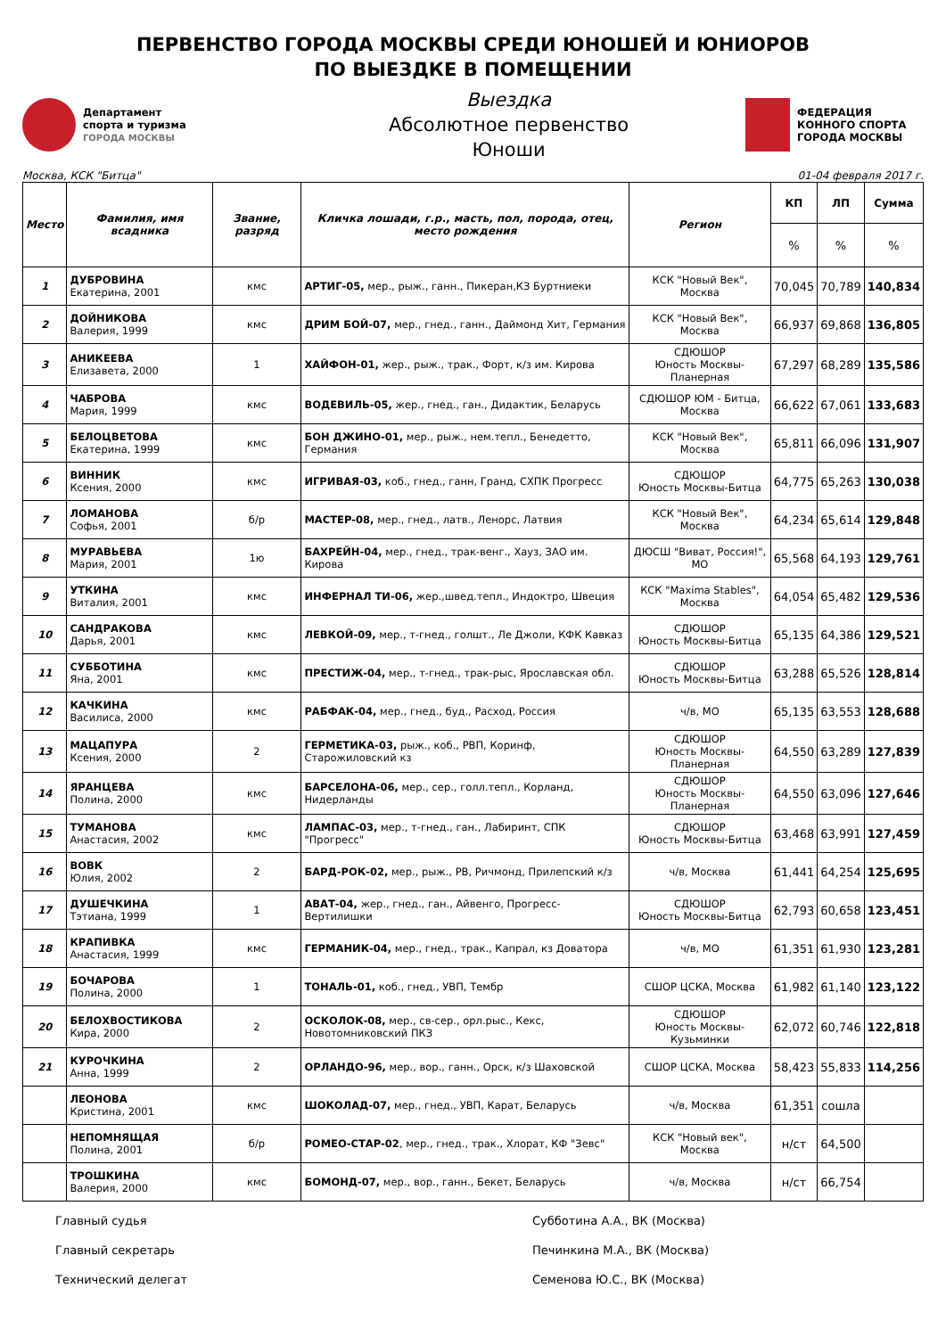ПЕРВЕНСТВО ГОРОДА МОСКВЫ СРЕДИ ЮНОШЕЙ И ЮНИОРОВ
ПО ВЫЕЗДКЕ В ПОМЕЩЕНИИ
Департамент
спорта и туризма
ГОРОДА МОСКВЫ
Выездка
Абсолютное первенство
Юноши
ФЕДЕРАЦИЯ
КОННОГО СПОРТА
ГОРОДА МОСКВЫ
Москва, КСК "Битца" 01-04 февраля 2017 г.
| Место | Фамилия, имя всадника | Звание, разряд | Кличка лошади, г.р., масть, пол, порода, отец, место рождения | Регион | КП | ЛП | Сумма |
| --- | --- | --- | --- | --- | --- | --- | --- |
| | | | | | % | % | % |
| 1 | ДУБРОВИНА Екатерина, 2001 | кмс | АРТИГ-05, мер., рыж., ганн., Пикеран,КЗ Буртниеки | КСК "Новый Век", Москва | 70,045 | 70,789 | 140,834 |
| 2 | ДОЙНИКОВА Валерия, 1999 | кмс | ДРИМ БОЙ-07, мер., гнед., ганн., Даймонд Хит, Германия | КСК "Новый Век", Москва | 66,937 | 69,868 | 136,805 |
| 3 | АНИКЕЕВА Елизавета, 2000 | 1 | ХАЙФОН-01, жер., рыж., трак., Форт, к/з им. Кирова | СДЮШОР Юность Москвы-Планерная | 67,297 | 68,289 | 135,586 |
| 4 | ЧАБРОВА Мария, 1999 | кмс | ВОДЕВИЛЬ-05, жер., гнед., ган., Дидактик, Беларусь | СДЮШОР ЮМ - Битца, Москва | 66,622 | 67,061 | 133,683 |
| 5 | БЕЛОЦВЕТОВА Екатерина, 1999 | кмс | БОН ДЖИНО-01, мер., рыж., нем.тепл., Бенедетто, Германия | КСК "Новый Век", Москва | 65,811 | 66,096 | 131,907 |
| 6 | ВИННИК Ксения, 2000 | кмс | ИГРИВАЯ-03, коб., гнед., ганн, Гранд, СХПК Прогресс | СДЮШОР Юность Москвы-Битца | 64,775 | 65,263 | 130,038 |
| 7 | ЛОМАНОВА Софья, 2001 | б/р | МАСТЕР-08, мер., гнед., латв., Ленорс, Латвия | КСК "Новый Век", Москва | 64,234 | 65,614 | 129,848 |
| 8 | МУРАВЬЕВА Мария, 2001 | 1ю | БАХРЕЙН-04, мер., гнед., трак-венг., Хауз, ЗАО им. Кирова | ДЮСШ "Виват, Россия!", МО | 65,568 | 64,193 | 129,761 |
| 9 | УТКИНА Виталия, 2001 | кмс | ИНФЕРНАЛ ТИ-06, жер.,швед.тепл., Индоктро, Швеция | КСК "Maxima Stables", Москва | 64,054 | 65,482 | 129,536 |
| 10 | САНДРАКОВА Дарья, 2001 | кмс | ЛЕВКОЙ-09, мер., т-гнед., голшт., Ле Джоли, КФК Кавказ | СДЮШОР Юность Москвы-Битца | 65,135 | 64,386 | 129,521 |
| 11 | СУББОТИНА Яна, 2001 | кмс | ПРЕСТИЖ-04, мер., т-гнед., трак-рыс, Ярославская обл. | СДЮШОР Юность Москвы-Битца | 63,288 | 65,526 | 128,814 |
| 12 | КАЧКИНА Василиса, 2000 | кмс | РАБФАК-04, мер., гнед., буд., Расход, Россия | ч/в, МО | 65,135 | 63,553 | 128,688 |
| 13 | МАЦАПУРА Ксения, 2000 | 2 | ГЕРМЕТИКА-03, рыж., коб., РВП, Коринф, Старожиловский кз | СДЮШОР Юность Москвы-Планерная | 64,550 | 63,289 | 127,839 |
| 14 | ЯРАНЦЕВА Полина, 2000 | кмс | БАРСЕЛОНА-06, мер., сер., голл.тепл., Корланд, Нидерланды | СДЮШОР Юность Москвы-Планерная | 64,550 | 63,096 | 127,646 |
| 15 | ТУМАНОВА Анастасия, 2002 | кмс | ЛАМПАС-03, мер., т-гнед., ган., Лабиринт, СПК "Прогресс" | СДЮШОР Юность Москвы-Битца | 63,468 | 63,991 | 127,459 |
| 16 | ВОВК Юлия, 2002 | 2 | БАРД-РОК-02, мер., рыж., РВ, Ричмонд, Прилепский к/з | ч/в, Москва | 61,441 | 64,254 | 125,695 |
| 17 | ДУШЕЧКИНА Тэтиана, 1999 | 1 | АВАТ-04, жер., гнед., ган., Айвенго, Прогресс-Вертилишки | СДЮШОР Юность Москвы-Битца | 62,793 | 60,658 | 123,451 |
| 18 | КРАПИВКА Анастасия, 1999 | кмс | ГЕРМАНИК-04, мер., гнед., трак., Капрал, кз Доватора | ч/в, МО | 61,351 | 61,930 | 123,281 |
| 19 | БОЧАРОВА Полина, 2000 | 1 | ТОНАЛЬ-01, коб., гнед., УВП, Тембр | СШОР ЦСКА, Москва | 61,982 | 61,140 | 123,122 |
| 20 | БЕЛОХВОСТИКОВА Кира, 2000 | 2 | ОСКОЛОК-08, мер., св-сер., орл.рыс., Кекс, Новотомниковский ПКЗ | СДЮШОР Юность Москвы-Кузьминки | 62,072 | 60,746 | 122,818 |
| 21 | КУРОЧКИНА Анна, 1999 | 2 | ОРЛАНДО-96, мер., вор., ганн., Орск, к/з Шаховской | СШОР ЦСКА, Москва | 58,423 | 55,833 | 114,256 |
| | ЛЕОНОВА Кристина, 2001 | кмс | ШОКОЛАД-07, мер., гнед., УВП, Карат, Беларусь | ч/в, Москва | 61,351 | сошла | |
| | НЕПОМНЯЩАЯ Полина, 2001 | б/р | РОМЕО-СТАР-02 , мер., гнед., трак., Хлорат, КФ "Зевс" | КСК "Новый век", Москва | н/ст | 64,500 | |
| | ТРОШКИНА Валерия, 2000 | кмс | БОМОНД-07, мер., вор., ганн., Бекет, Беларусь | ч/в, Москва | н/ст | 66,754 | |
Главный судья
Субботина А.А., ВК (Москва)
Главный секретарь
Печинкина М.А., ВК (Москва)
Технический делегат
Семенова Ю.С., ВК (Москва)